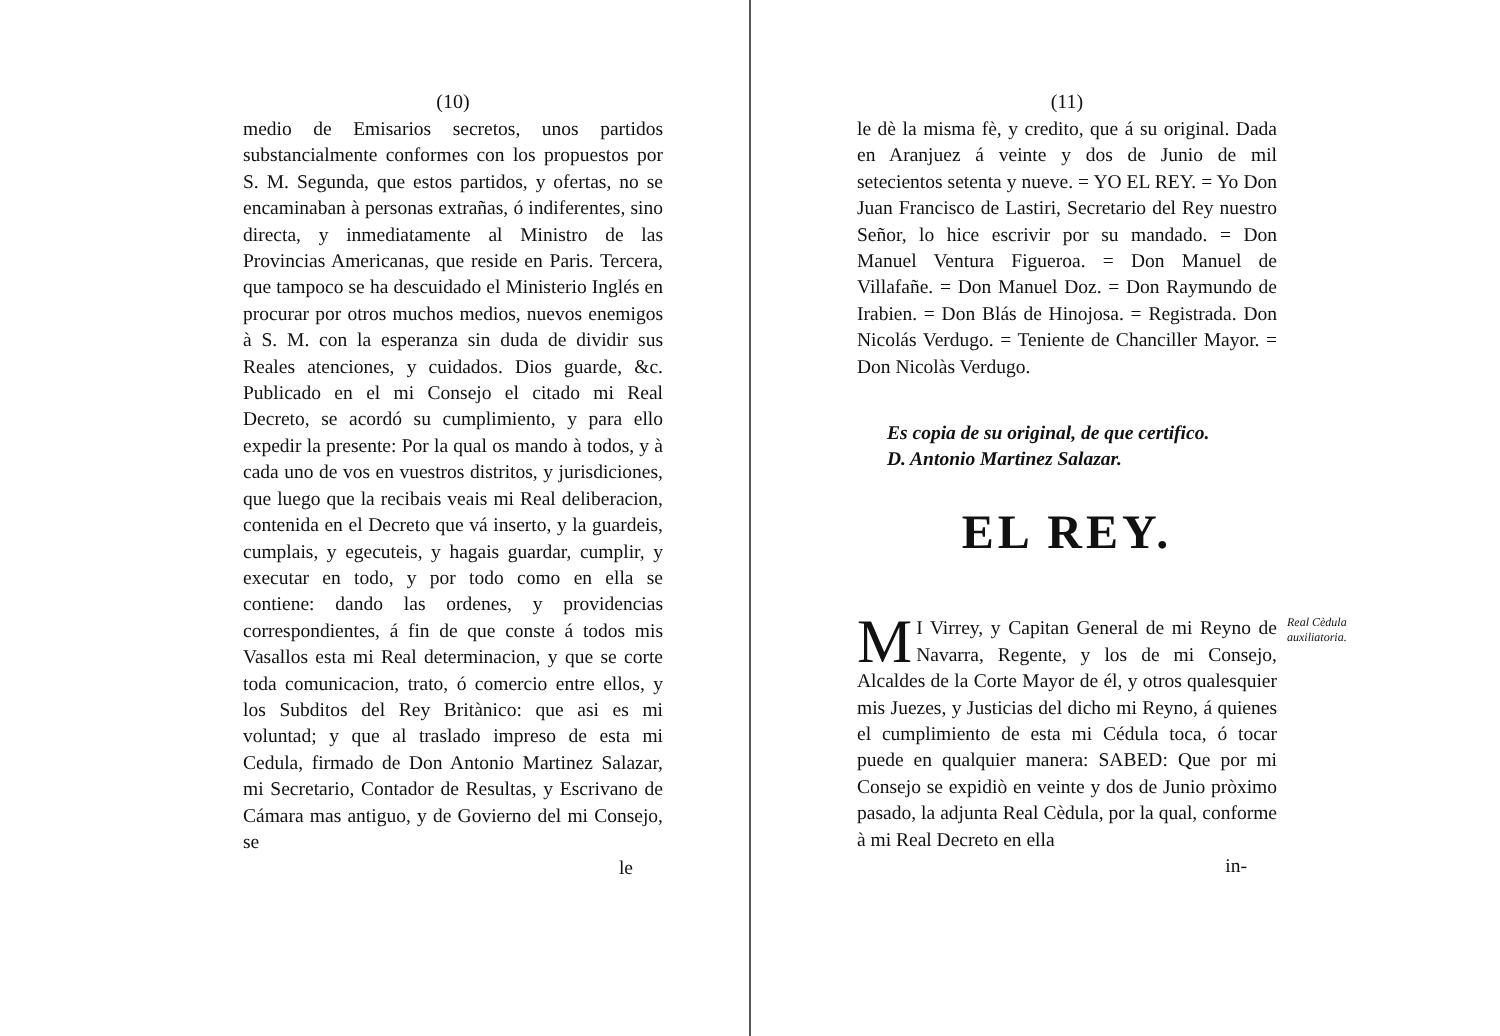(10)
medio de Emisarios secretos, unos partidos substancialmente conformes con los propuestos por S. M. Segunda, que estos partidos, y ofertas, no se encaminaban à personas extrañas, ó indiferentes, sino directa, y inmediatamente al Ministro de las Provincias Americanas, que reside en Paris. Tercera, que tampoco se ha descuidado el Ministerio Inglés en procurar por otros muchos medios, nuevos enemigos à S. M. con la esperanza sin duda de dividir sus Reales atenciones, y cuidados. Dios guarde, &c. Publicado en el mi Consejo el citado mi Real Decreto, se acordó su cumplimiento, y para ello expedir la presente: Por la qual os mando à todos, y à cada uno de vos en vuestros distritos, y jurisdiciones, que luego que la recibais veais mi Real deliberacion, contenida en el Decreto que vá inserto, y la guardeis, cumplais, y egecuteis, y hagais guardar, cumplir, y executar en todo, y por todo como en ella se contiene: dando las ordenes, y providencias correspondientes, á fin de que conste á todos mis Vasallos esta mi Real determinacion, y que se corte toda comunicacion, trato, ó comercio entre ellos, y los Subditos del Rey Britànico: que asi es mi voluntad; y que al traslado impreso de esta mi Cedula, firmado de Don Antonio Martinez Salazar, mi Secretario, Contador de Resultas, y Escrivano de Cámara mas antiguo, y de Govierno del mi Consejo, se
le
(11)
le dè la misma fè, y credito, que á su original. Dada en Aranjuez á veinte y dos de Junio de mil setecientos setenta y nueve. = YO EL REY. = Yo Don Juan Francisco de Lastiri, Secretario del Rey nuestro Señor, lo hice escrivir por su mandado. = Don Manuel Ventura Figueroa. = Don Manuel de Villafañe. = Don Manuel Doz. = Don Raymundo de Irabien. = Don Blás de Hinojosa. = Registrada. Don Nicolás Verdugo. = Teniente de Chanciller Mayor. = Don Nicolàs Verdugo.
Es copia de su original, de que certifico.
D. Antonio Martinez Salazar.
EL REY.
MI Virrey, y Capitan General de mi Reyno de Navarra, Regente, y los de mi Consejo, Alcaldes de la Corte Mayor de él, y otros qualesquier mis Juezes, y Justicias del dicho mi Reyno, á quienes el cumplimiento de esta mi Cédula toca, ó tocar puede en qualquier manera: SABED: Que por mi Consejo se expidiò en veinte y dos de Junio pròximo pasado, la adjunta Real Cèdula, por la qual, conforme à mi Real Decreto en ella
in-
Real Cèdula auxiliatoria.